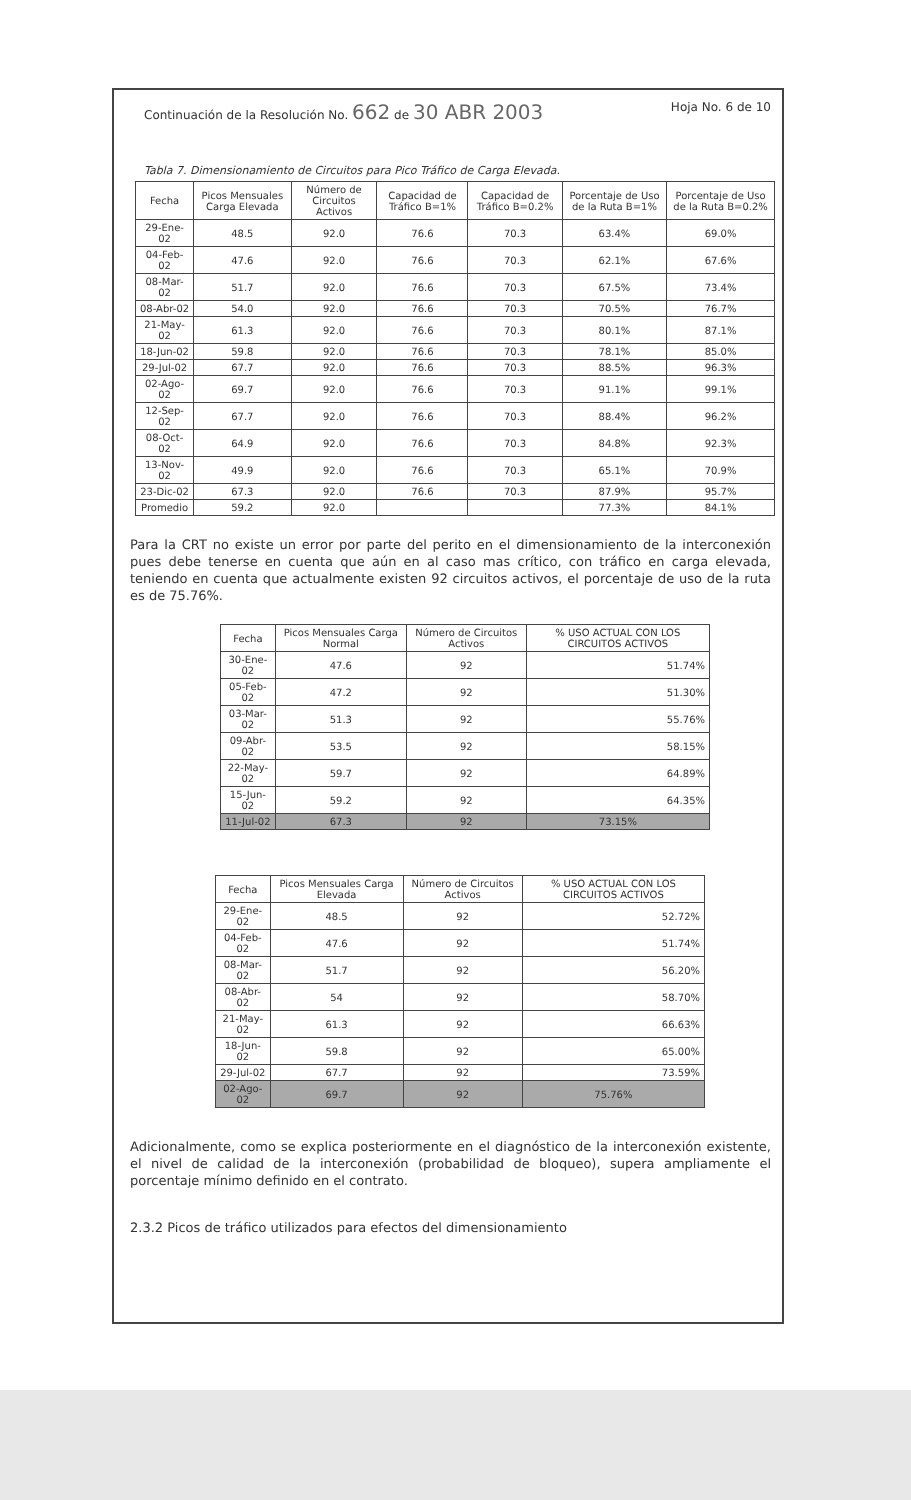Continuación de la Resolución No. 662 de 30 ABR 2003 Hoja No. 6 de 10
Tabla 7. Dimensionamiento de Circuitos para Pico Tráfico de Carga Elevada.
| Fecha | Picos Mensuales Carga Elevada | Número de Circuitos Activos | Capacidad de Tráfico B=1% | Capacidad de Tráfico B=0.2% | Porcentaje de Uso de la Ruta B=1% | Porcentaje de Uso de la Ruta B=0.2% |
| --- | --- | --- | --- | --- | --- | --- |
| 29-Ene-02 | 48.5 | 92.0 | 76.6 | 70.3 | 63.4% | 69.0% |
| 04-Feb-02 | 47.6 | 92.0 | 76.6 | 70.3 | 62.1% | 67.6% |
| 08-Mar-02 | 51.7 | 92.0 | 76.6 | 70.3 | 67.5% | 73.4% |
| 08-Abr-02 | 54.0 | 92.0 | 76.6 | 70.3 | 70.5% | 76.7% |
| 21-May-02 | 61.3 | 92.0 | 76.6 | 70.3 | 80.1% | 87.1% |
| 18-Jun-02 | 59.8 | 92.0 | 76.6 | 70.3 | 78.1% | 85.0% |
| 29-Jul-02 | 67.7 | 92.0 | 76.6 | 70.3 | 88.5% | 96.3% |
| 02-Ago-02 | 69.7 | 92.0 | 76.6 | 70.3 | 91.1% | 99.1% |
| 12-Sep-02 | 67.7 | 92.0 | 76.6 | 70.3 | 88.4% | 96.2% |
| 08-Oct-02 | 64.9 | 92.0 | 76.6 | 70.3 | 84.8% | 92.3% |
| 13-Nov-02 | 49.9 | 92.0 | 76.6 | 70.3 | 65.1% | 70.9% |
| 23-Dic-02 | 67.3 | 92.0 | 76.6 | 70.3 | 87.9% | 95.7% |
| Promedio | 59.2 | 92.0 | | | 77.3% | 84.1% |
Para la CRT no existe un error por parte del perito en el dimensionamiento de la interconexión pues debe tenerse en cuenta que aún en al caso mas crítico, con tráfico en carga elevada, teniendo en cuenta que actualmente existen 92 circuitos activos, el porcentaje de uso de la ruta es de 75.76%.
| Fecha | Picos Mensuales Carga Normal | Número de Circuitos Activos | % USO ACTUAL CON LOS CIRCUITOS ACTIVOS |
| --- | --- | --- | --- |
| 30-Ene-02 | 47.6 | 92 | 51.74% |
| 05-Feb-02 | 47.2 | 92 | 51.30% |
| 03-Mar-02 | 51.3 | 92 | 55.76% |
| 09-Abr-02 | 53.5 | 92 | 58.15% |
| 22-May-02 | 59.7 | 92 | 64.89% |
| 15-Jun-02 | 59.2 | 92 | 64.35% |
| 11-Jul-02 | 67.3 | 92 | 73.15% |
| Fecha | Picos Mensuales Carga Elevada | Número de Circuitos Activos | % USO ACTUAL CON LOS CIRCUITOS ACTIVOS |
| --- | --- | --- | --- |
| 29-Ene-02 | 48.5 | 92 | 52.72% |
| 04-Feb-02 | 47.6 | 92 | 51.74% |
| 08-Mar-02 | 51.7 | 92 | 56.20% |
| 08-Abr-02 | 54 | 92 | 58.70% |
| 21-May-02 | 61.3 | 92 | 66.63% |
| 18-Jun-02 | 59.8 | 92 | 65.00% |
| 29-Jul-02 | 67.7 | 92 | 73.59% |
| 02-Ago-02 | 69.7 | 92 | 75.76% |
Adicionalmente, como se explica posteriormente en el diagnóstico de la interconexión existente, el nivel de calidad de la interconexión (probabilidad de bloqueo), supera ampliamente el porcentaje mínimo definido en el contrato.
2.3.2 Picos de tráfico utilizados para efectos del dimensionamiento